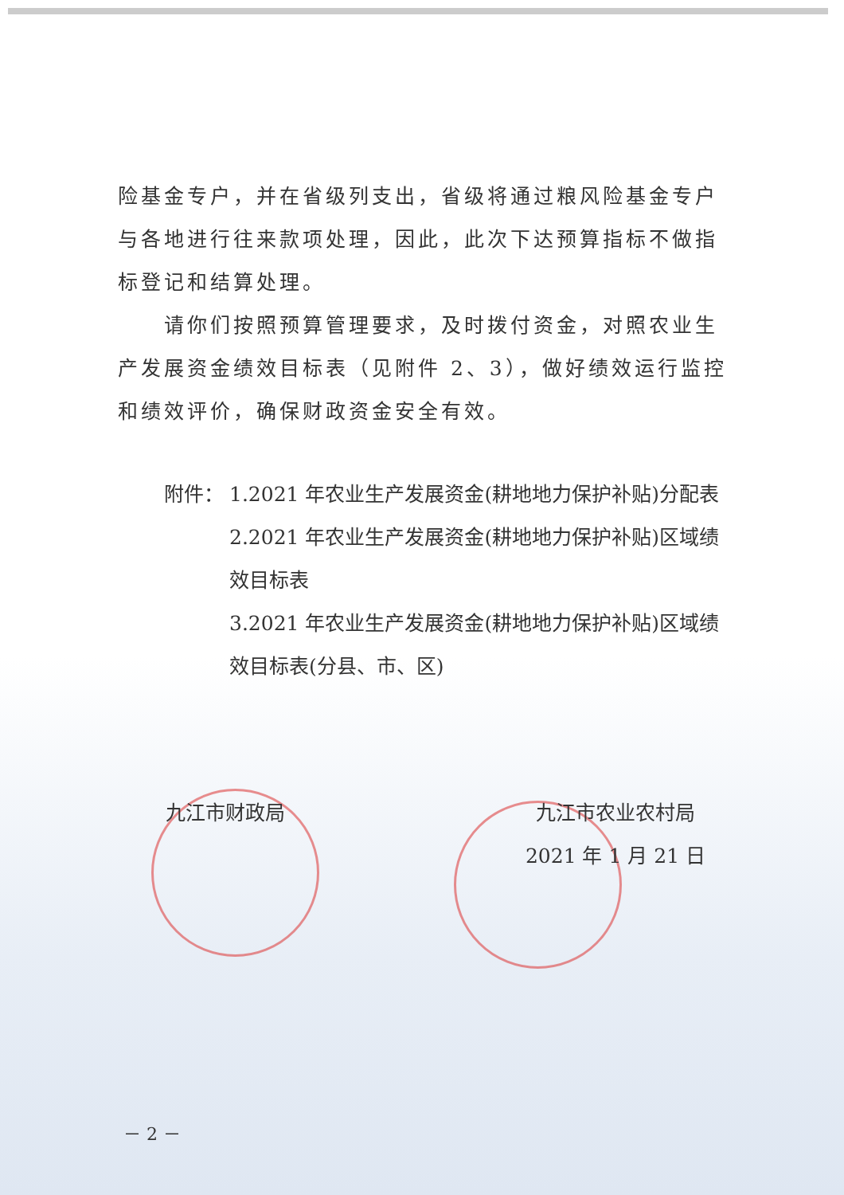险基金专户，并在省级列支出，省级将通过粮风险基金专户与各地进行往来款项处理，因此，此次下达预算指标不做指标登记和结算处理。
请你们按照预算管理要求，及时拨付资金，对照农业生产发展资金绩效目标表（见附件 2、3），做好绩效运行监控和绩效评价，确保财政资金安全有效。
附件： 1.2021 年农业生产发展资金(耕地地力保护补贴)分配表
2.2021 年农业生产发展资金(耕地地力保护补贴)区域绩效目标表
3.2021 年农业生产发展资金(耕地地力保护补贴)区域绩效目标表(分县、市、区)
九江市财政局 九江市农业农村局
2021 年 1 月 21 日
－ 2 －